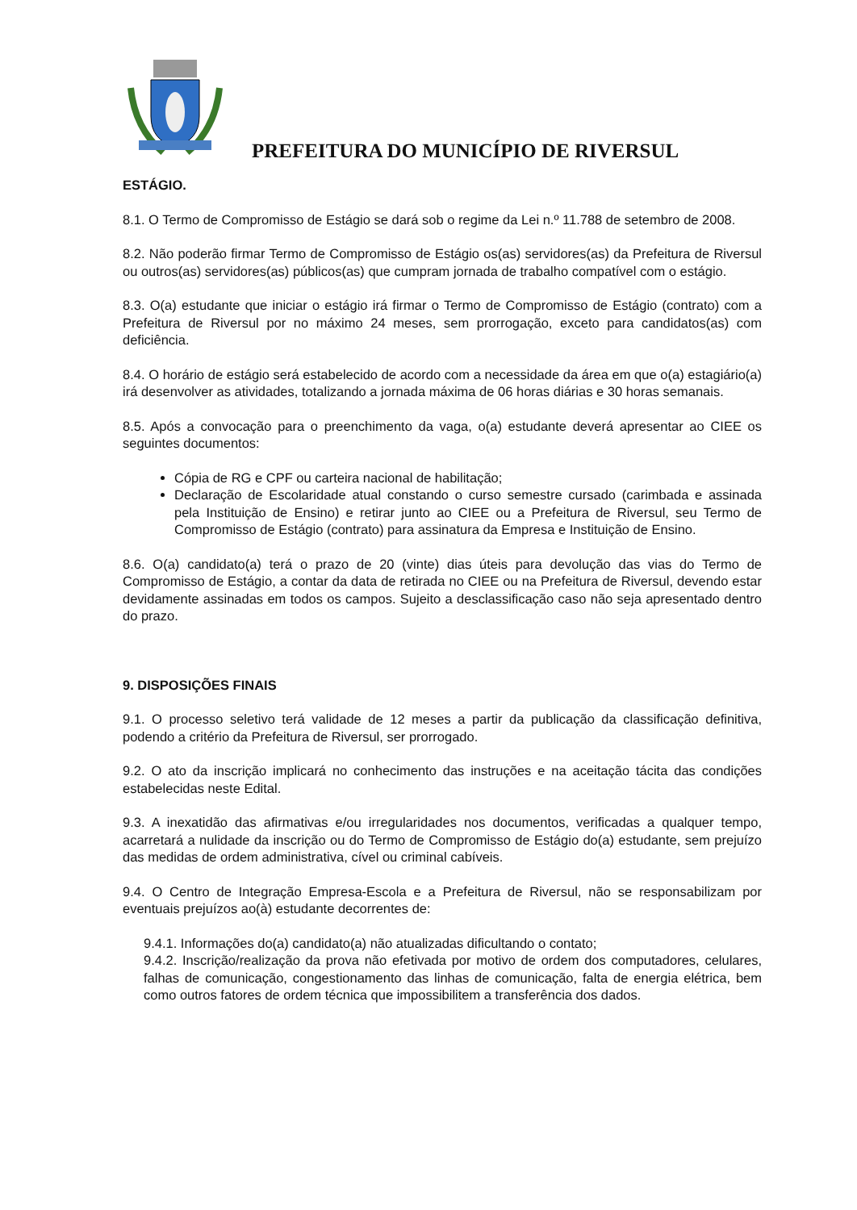PREFEITURA DO MUNICÍPIO DE RIVERSUL
ESTÁGIO.
8.1. O Termo de Compromisso de Estágio se dará sob o regime da Lei n.º 11.788 de setembro de 2008.
8.2. Não poderão firmar Termo de Compromisso de Estágio os(as) servidores(as) da Prefeitura de Riversul ou outros(as) servidores(as) públicos(as) que cumpram jornada de trabalho compatível com o estágio.
8.3. O(a) estudante que iniciar o estágio irá firmar o Termo de Compromisso de Estágio (contrato) com a Prefeitura de Riversul por no máximo 24 meses, sem prorrogação, exceto para candidatos(as) com deficiência.
8.4. O horário de estágio será estabelecido de acordo com a necessidade da área em que o(a) estagiário(a) irá desenvolver as atividades, totalizando a jornada máxima de 06 horas diárias e 30 horas semanais.
8.5. Após a convocação para o preenchimento da vaga, o(a) estudante deverá apresentar ao CIEE os seguintes documentos:
Cópia de RG e CPF ou carteira nacional de habilitação;
Declaração de Escolaridade atual constando o curso semestre cursado (carimbada e assinada pela Instituição de Ensino) e retirar junto ao CIEE ou a Prefeitura de Riversul, seu Termo de Compromisso de Estágio (contrato) para assinatura da Empresa e Instituição de Ensino.
8.6. O(a) candidato(a) terá o prazo de 20 (vinte) dias úteis para devolução das vias do Termo de Compromisso de Estágio, a contar da data de retirada no CIEE ou na Prefeitura de Riversul, devendo estar devidamente assinadas em todos os campos. Sujeito a desclassificação caso não seja apresentado dentro do prazo.
9. DISPOSIÇÕES FINAIS
9.1. O processo seletivo terá validade de 12 meses a partir da publicação da classificação definitiva, podendo a critério da Prefeitura de Riversul, ser prorrogado.
9.2. O ato da inscrição implicará no conhecimento das instruções e na aceitação tácita das condições estabelecidas neste Edital.
9.3. A inexatidão das afirmativas e/ou irregularidades nos documentos, verificadas a qualquer tempo, acarretará a nulidade da inscrição ou do Termo de Compromisso de Estágio do(a) estudante, sem prejuízo das medidas de ordem administrativa, cível ou criminal cabíveis.
9.4. O Centro de Integração Empresa-Escola e a Prefeitura de Riversul, não se responsabilizam por eventuais prejuízos ao(à) estudante decorrentes de:
9.4.1. Informações do(a) candidato(a) não atualizadas dificultando o contato;
9.4.2. Inscrição/realização da prova não efetivada por motivo de ordem dos computadores, celulares, falhas de comunicação, congestionamento das linhas de comunicação, falta de energia elétrica, bem como outros fatores de ordem técnica que impossibilitem a transferência dos dados.